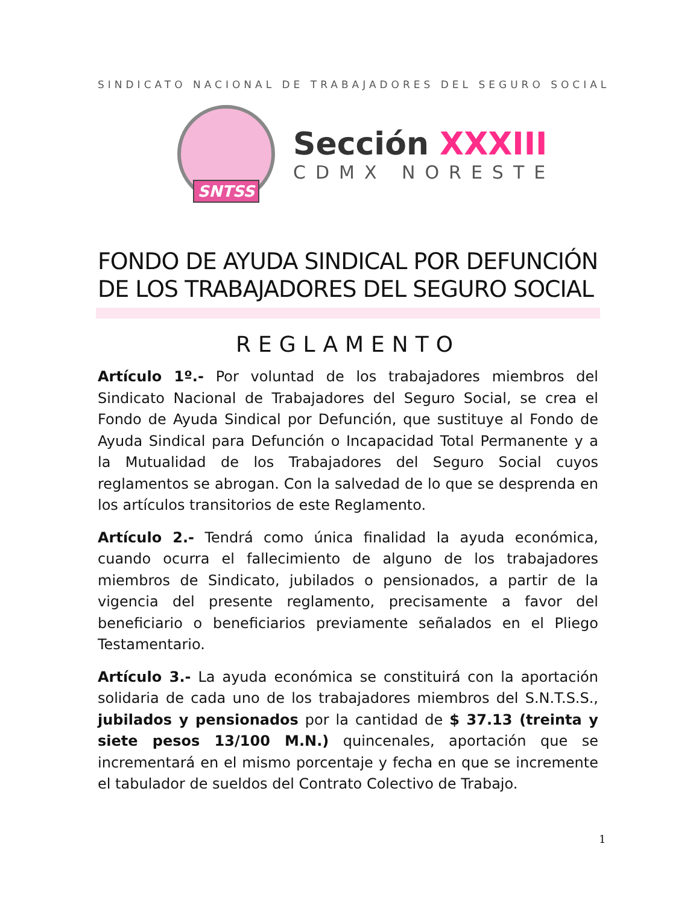SINDICATO NACIONAL DE TRABAJADORES DEL SEGURO SOCIAL
SNTSS
Sección XXXIII
CDMX NORESTE
FONDO DE AYUDA SINDICAL POR DEFUNCIÓN DE LOS TRABAJADORES DEL SEGURO SOCIAL
REGLAMENTO
Artículo 1º.- Por voluntad de los trabajadores miembros del Sindicato Nacional de Trabajadores del Seguro Social, se crea el Fondo de Ayuda Sindical por Defunción, que sustituye al Fondo de Ayuda Sindical para Defunción o Incapacidad Total Permanente y a la Mutualidad de los Trabajadores del Seguro Social cuyos reglamentos se abrogan. Con la salvedad de lo que se desprenda en los artículos transitorios de este Reglamento.
Artículo 2.- Tendrá como única finalidad la ayuda económica, cuando ocurra el fallecimiento de alguno de los trabajadores miembros de Sindicato, jubilados o pensionados, a partir de la vigencia del presente reglamento, precisamente a favor del beneficiario o beneficiarios previamente señalados en el Pliego Testamentario.
Artículo 3.- La ayuda económica se constituirá con la aportación solidaria de cada uno de los trabajadores miembros del S.N.T.S.S., jubilados y pensionados por la cantidad de $ 37.13 (treinta y siete pesos 13/100 M.N.) quincenales, aportación que se incrementará en el mismo porcentaje y fecha en que se incremente el tabulador de sueldos del Contrato Colectivo de Trabajo.
1